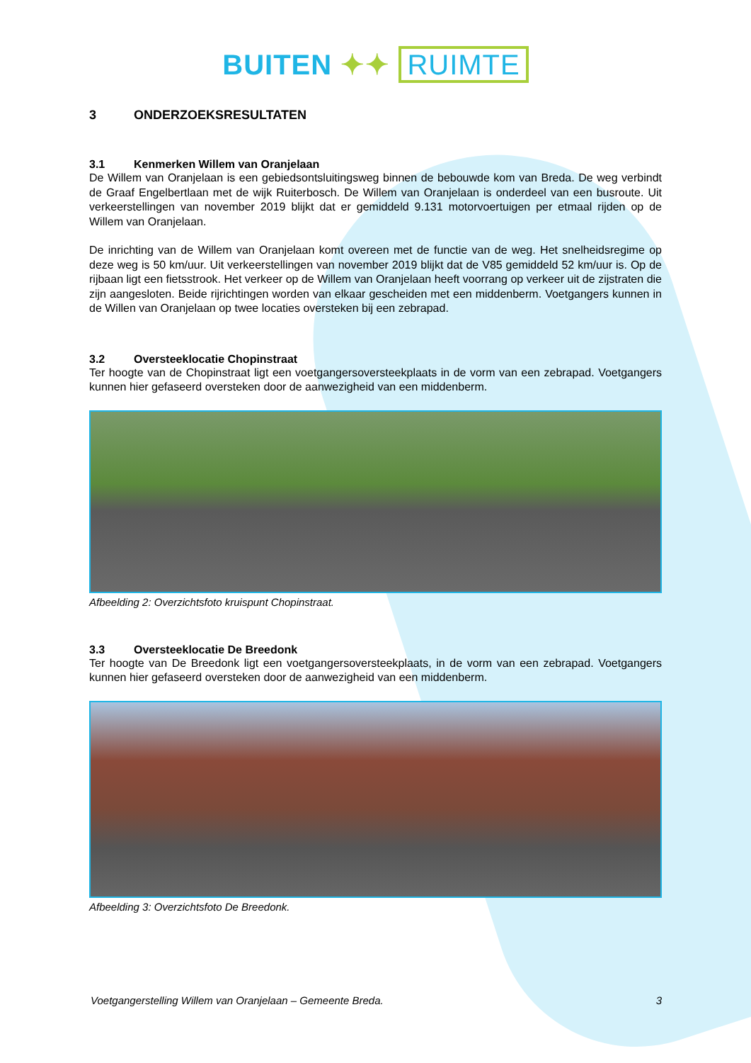BUITEN ✦✦ RUIMTE
3 ONDERZOEKSRESULTATEN
3.1 Kenmerken Willem van Oranjelaan
De Willem van Oranjelaan is een gebiedsontsluitingsweg binnen de bebouwde kom van Breda. De weg verbindt de Graaf Engelbertlaan met de wijk Ruiterbosch. De Willem van Oranjelaan is onderdeel van een busroute. Uit verkeerstellingen van november 2019 blijkt dat er gemiddeld 9.131 motorvoertuigen per etmaal rijden op de Willem van Oranjelaan.
De inrichting van de Willem van Oranjelaan komt overeen met de functie van de weg. Het snelheidsregime op deze weg is 50 km/uur. Uit verkeerstellingen van november 2019 blijkt dat de V85 gemiddeld 52 km/uur is. Op de rijbaan ligt een fietsstrook. Het verkeer op de Willem van Oranjelaan heeft voorrang op verkeer uit de zijstraten die zijn aangesloten. Beide rijrichtingen worden van elkaar gescheiden met een middenberm. Voetgangers kunnen in de Willen van Oranjelaan op twee locaties oversteken bij een zebrapad.
3.2 Oversteeklocatie Chopinstraat
Ter hoogte van de Chopinstraat ligt een voetgangersoversteekplaats in de vorm van een zebrapad. Voetgangers kunnen hier gefaseerd oversteken door de aanwezigheid van een middenberm.
Afbeelding 2: Overzichtsfoto kruispunt Chopinstraat.
3.3 Oversteeklocatie De Breedonk
Ter hoogte van De Breedonk ligt een voetgangersoversteekplaats, in de vorm van een zebrapad. Voetgangers kunnen hier gefaseerd oversteken door de aanwezigheid van een middenberm.
Afbeelding 3: Overzichtsfoto De Breedonk.
Voetgangerstelling Willem van Oranjelaan – Gemeente Breda. 3